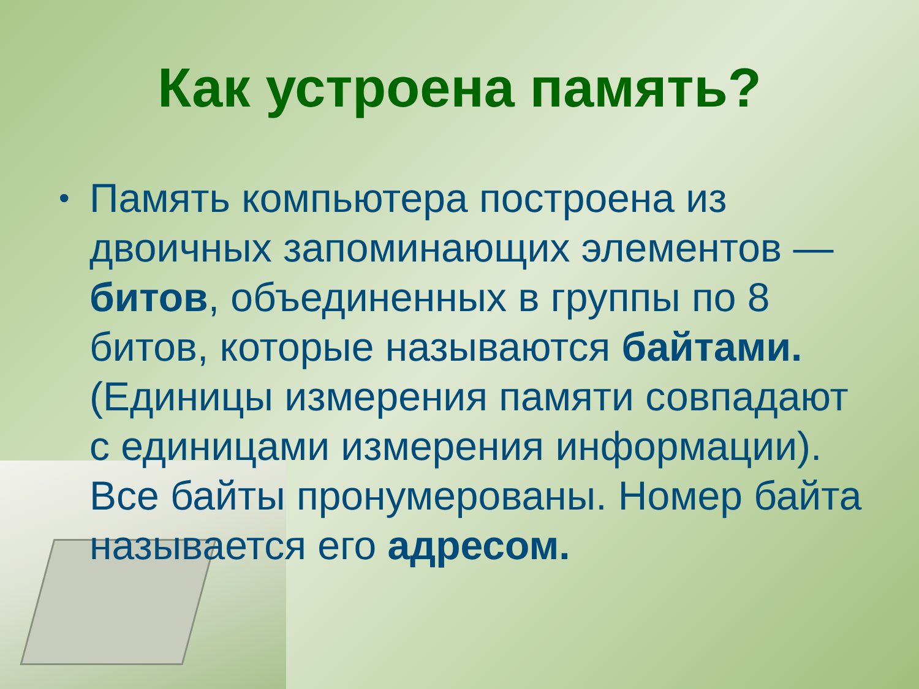Как устроена память?
• Память компьютера построена из двоичных запоминающих элементов — битов, объединенных в группы по 8 битов, которые называются байтами. (Единицы измерения памяти совпадают с единицами измерения информации). Все байты пронумерованы. Номер байта называется его адресом.